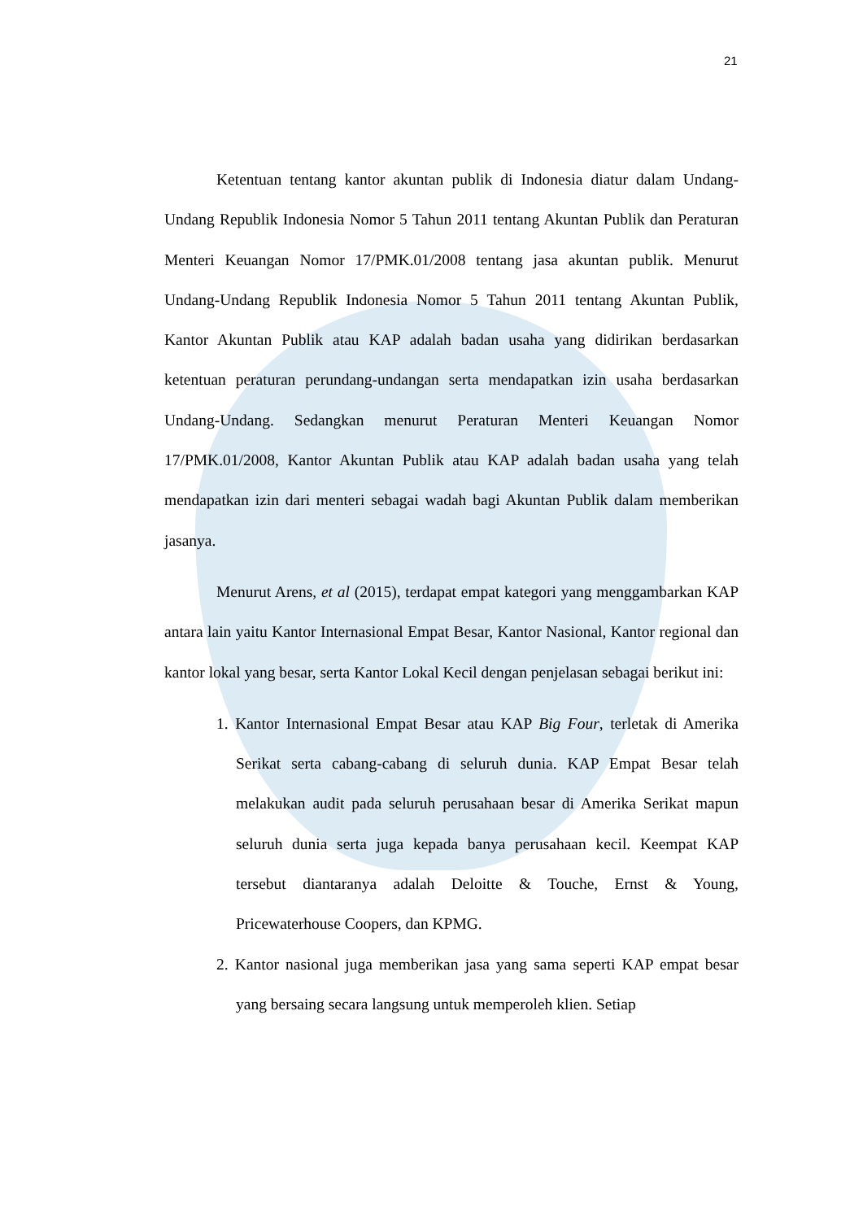21
Ketentuan tentang kantor akuntan publik di Indonesia diatur dalam Undang-Undang Republik Indonesia Nomor 5 Tahun 2011 tentang Akuntan Publik dan Peraturan Menteri Keuangan Nomor 17/PMK.01/2008 tentang jasa akuntan publik. Menurut Undang-Undang Republik Indonesia Nomor 5 Tahun 2011 tentang Akuntan Publik, Kantor Akuntan Publik atau KAP adalah badan usaha yang didirikan berdasarkan ketentuan peraturan perundang-undangan serta mendapatkan izin usaha berdasarkan Undang-Undang. Sedangkan menurut Peraturan Menteri Keuangan Nomor 17/PMK.01/2008, Kantor Akuntan Publik atau KAP adalah badan usaha yang telah mendapatkan izin dari menteri sebagai wadah bagi Akuntan Publik dalam memberikan jasanya.
Menurut Arens, et al (2015), terdapat empat kategori yang menggambarkan KAP antara lain yaitu Kantor Internasional Empat Besar, Kantor Nasional, Kantor regional dan kantor lokal yang besar, serta Kantor Lokal Kecil dengan penjelasan sebagai berikut ini:
1. Kantor Internasional Empat Besar atau KAP Big Four, terletak di Amerika Serikat serta cabang-cabang di seluruh dunia. KAP Empat Besar telah melakukan audit pada seluruh perusahaan besar di Amerika Serikat mapun seluruh dunia serta juga kepada banya perusahaan kecil. Keempat KAP tersebut diantaranya adalah Deloitte & Touche, Ernst & Young, Pricewaterhouse Coopers, dan KPMG.
2. Kantor nasional juga memberikan jasa yang sama seperti KAP empat besar yang bersaing secara langsung untuk memperoleh klien. Setiap